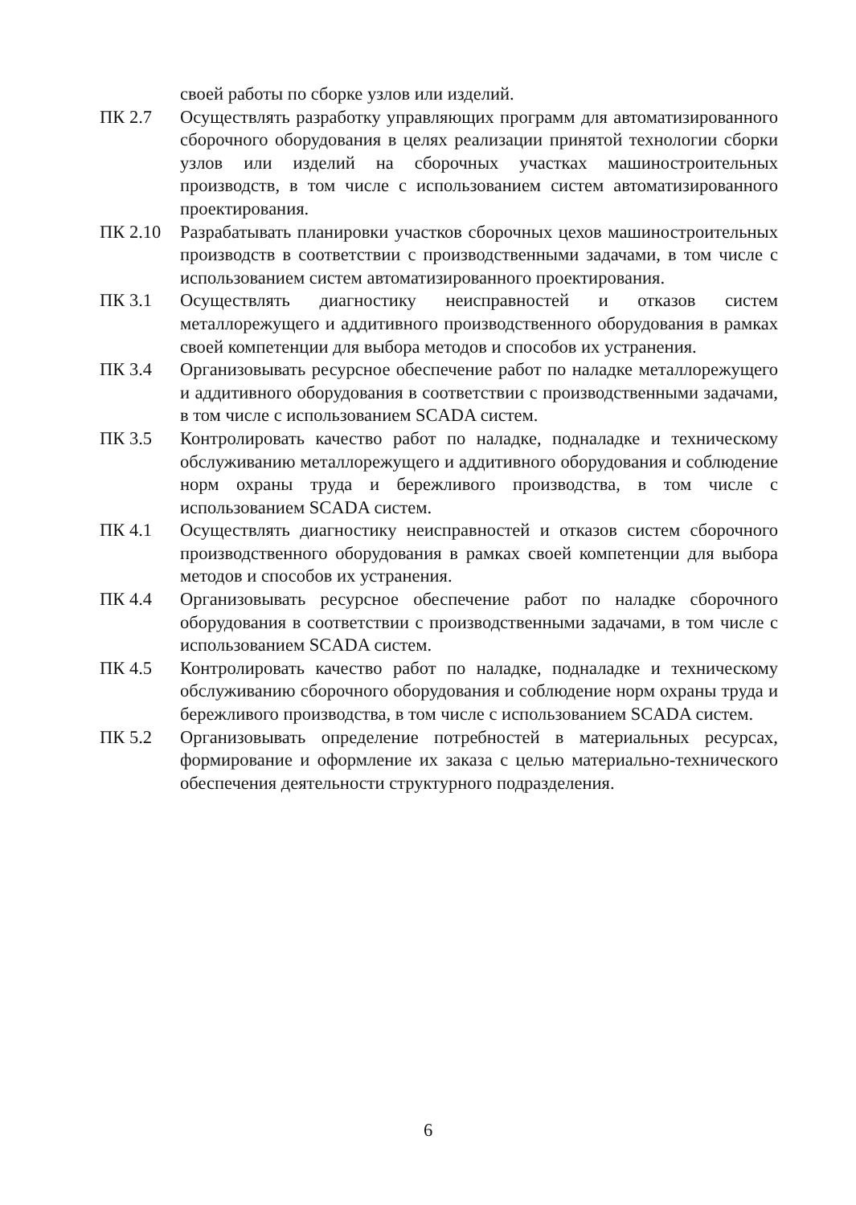| | своей работы по сборке узлов или изделий. |
| ПК 2.7 | Осуществлять разработку управляющих программ для автоматизированного сборочного оборудования в целях реализации принятой технологии сборки узлов или изделий на сборочных участках машиностроительных производств, в том числе с использованием систем автоматизированного проектирования. |
| ПК 2.10 | Разрабатывать планировки участков сборочных цехов машиностроительных производств в соответствии с производственными задачами, в том числе с использованием систем автоматизированного проектирования. |
| ПК 3.1 | Осуществлять диагностику неисправностей и отказов систем металлорежущего и аддитивного производственного оборудования в рамках своей компетенции для выбора методов и способов их устранения. |
| ПК 3.4 | Организовывать ресурсное обеспечение работ по наладке металлорежущего и аддитивного оборудования в соответствии с производственными задачами, в том числе с использованием SCADA систем. |
| ПК 3.5 | Контролировать качество работ по наладке, подналадке и техническому обслуживанию металлорежущего и аддитивного оборудования и соблюдение норм охраны труда и бережливого производства, в том числе с использованием SCADA систем. |
| ПК 4.1 | Осуществлять диагностику неисправностей и отказов систем сборочного производственного оборудования в рамках своей компетенции для выбора методов и способов их устранения. |
| ПК 4.4 | Организовывать ресурсное обеспечение работ по наладке сборочного оборудования в соответствии с производственными задачами, в том числе с использованием SCADA систем. |
| ПК 4.5 | Контролировать качество работ по наладке, подналадке и техническому обслуживанию сборочного оборудования и соблюдение норм охраны труда и бережливого производства, в том числе с использованием SCADA систем. |
| ПК 5.2 | Организовывать определение потребностей в материальных ресурсах, формирование и оформление их заказа с целью материально-технического обеспечения деятельности структурного подразделения. |
6